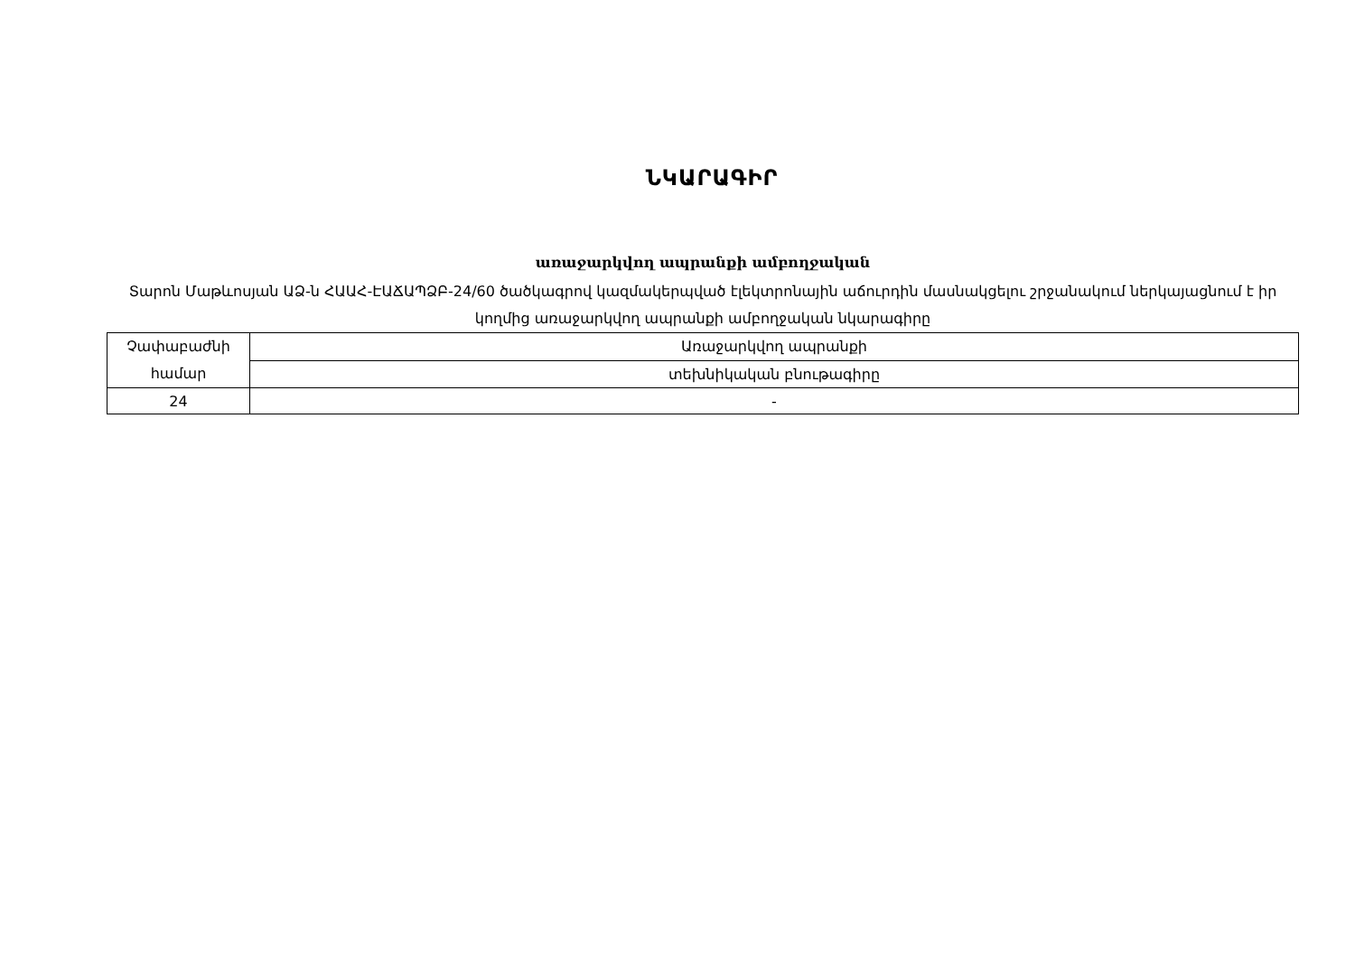ՆԿԱՐԱԳԻՐ
առաջարկվող ապրանքի ամբողջական
Տարոն Մաթևոսյան ԱՁ-ն ՀԱԱՀ-ԷԱՃԱՊՁԲ-24/60 ծածկագրով կազմակերպված էլեկտրոնային աճուրդին մասնակցելու շրջանակում ներկայացնում է իր կողմից առաջարկվող ապրանքի ամբողջական նկարագիրը
| Չափաբաժնի համար | Առաջարկվող ապրանքի |
| | տեխնիկական բնութագիրը |
| 24 | - |